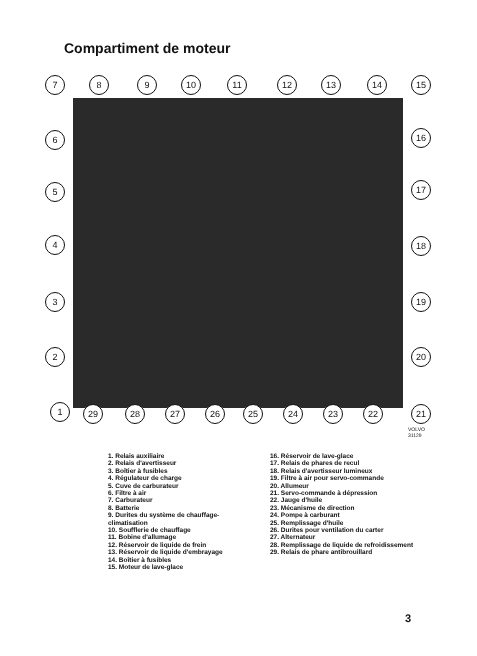Compartiment de moteur
7 8 9 10 11 12 13 14 15
6
5
4
3
2
1
16
17
18
19
20
21
29 28 27 26 25 24 23 22
VOLVO
31129
1. Relais auxiliaire
2. Relais d'avertisseur
3. Boîtier à fusibles
4. Régulateur de charge
5. Cuve de carburateur
6. Filtre à air
7. Carburateur
8. Batterie
9. Durites du système de chauffage-climatisation
10. Soufflerie de chauffage
11. Bobine d'allumage
12. Réservoir de liquide de frein
13. Réservoir de liquide d'embrayage
14. Boîtier à fusibles
15. Moteur de lave-glace
16. Réservoir de lave-glace
17. Relais de phares de recul
18. Relais d'avertisseur lumineux
19. Filtre à air pour servo-commande
20. Allumeur
21. Servo-commande à dépression
22. Jauge d'huile
23. Mécanisme de direction
24. Pompe à carburant
25. Remplissage d'huile
26. Durites pour ventilation du carter
27. Alternateur
28. Remplissage de liquide de refroidissement
29. Relais de phare antibrouillard
3